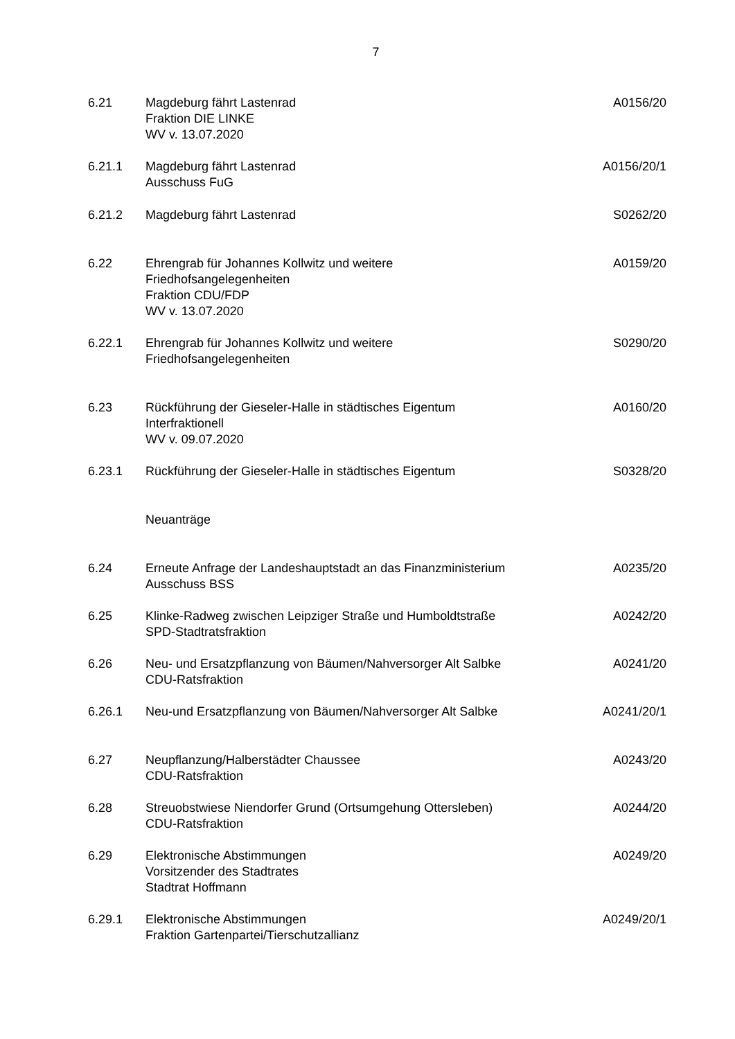7
6.21 Magdeburg fährt Lastenrad
Fraktion DIE LINKE
WV v. 13.07.2020
A0156/20
6.21.1 Magdeburg fährt Lastenrad
Ausschuss FuG
A0156/20/1
6.21.2 Magdeburg fährt Lastenrad S0262/20
6.22 Ehrengrab für Johannes Kollwitz und weitere
Friedhofsangelegenheiten
Fraktion CDU/FDP
WV v. 13.07.2020
A0159/20
6.22.1 Ehrengrab für Johannes Kollwitz und weitere
Friedhofsangelegenheiten
S0290/20
6.23 Rückführung der Gieseler-Halle in städtisches Eigentum
Interfraktionell
WV v. 09.07.2020
A0160/20
6.23.1 Rückführung der Gieseler-Halle in städtisches Eigentum
S0328/20
Neuanträge
6.24 Erneute Anfrage der Landeshauptstadt an das Finanzministerium
Ausschuss BSS
A0235/20
6.25 Klinke-Radweg zwischen Leipziger Straße und Humboldtstraße
SPD-Stadtratsfraktion
A0242/20
6.26 Neu- und Ersatzpflanzung von Bäumen/Nahversorger Alt Salbke
CDU-Ratsfraktion
A0241/20
6.26.1 Neu-und Ersatzpflanzung von Bäumen/Nahversorger Alt Salbke
A0241/20/1
6.27 Neupflanzung/Halberstädter Chaussee
CDU-Ratsfraktion
A0243/20
6.28 Streuobstwiese Niendorfer Grund (Ortsumgehung Ottersleben)
CDU-Ratsfraktion
A0244/20
6.29 Elektronische Abstimmungen
Vorsitzender des Stadtrates
Stadtrat Hoffmann
A0249/20
6.29.1 Elektronische Abstimmungen
Fraktion Gartenpartei/Tierschutzallianz
A0249/20/1